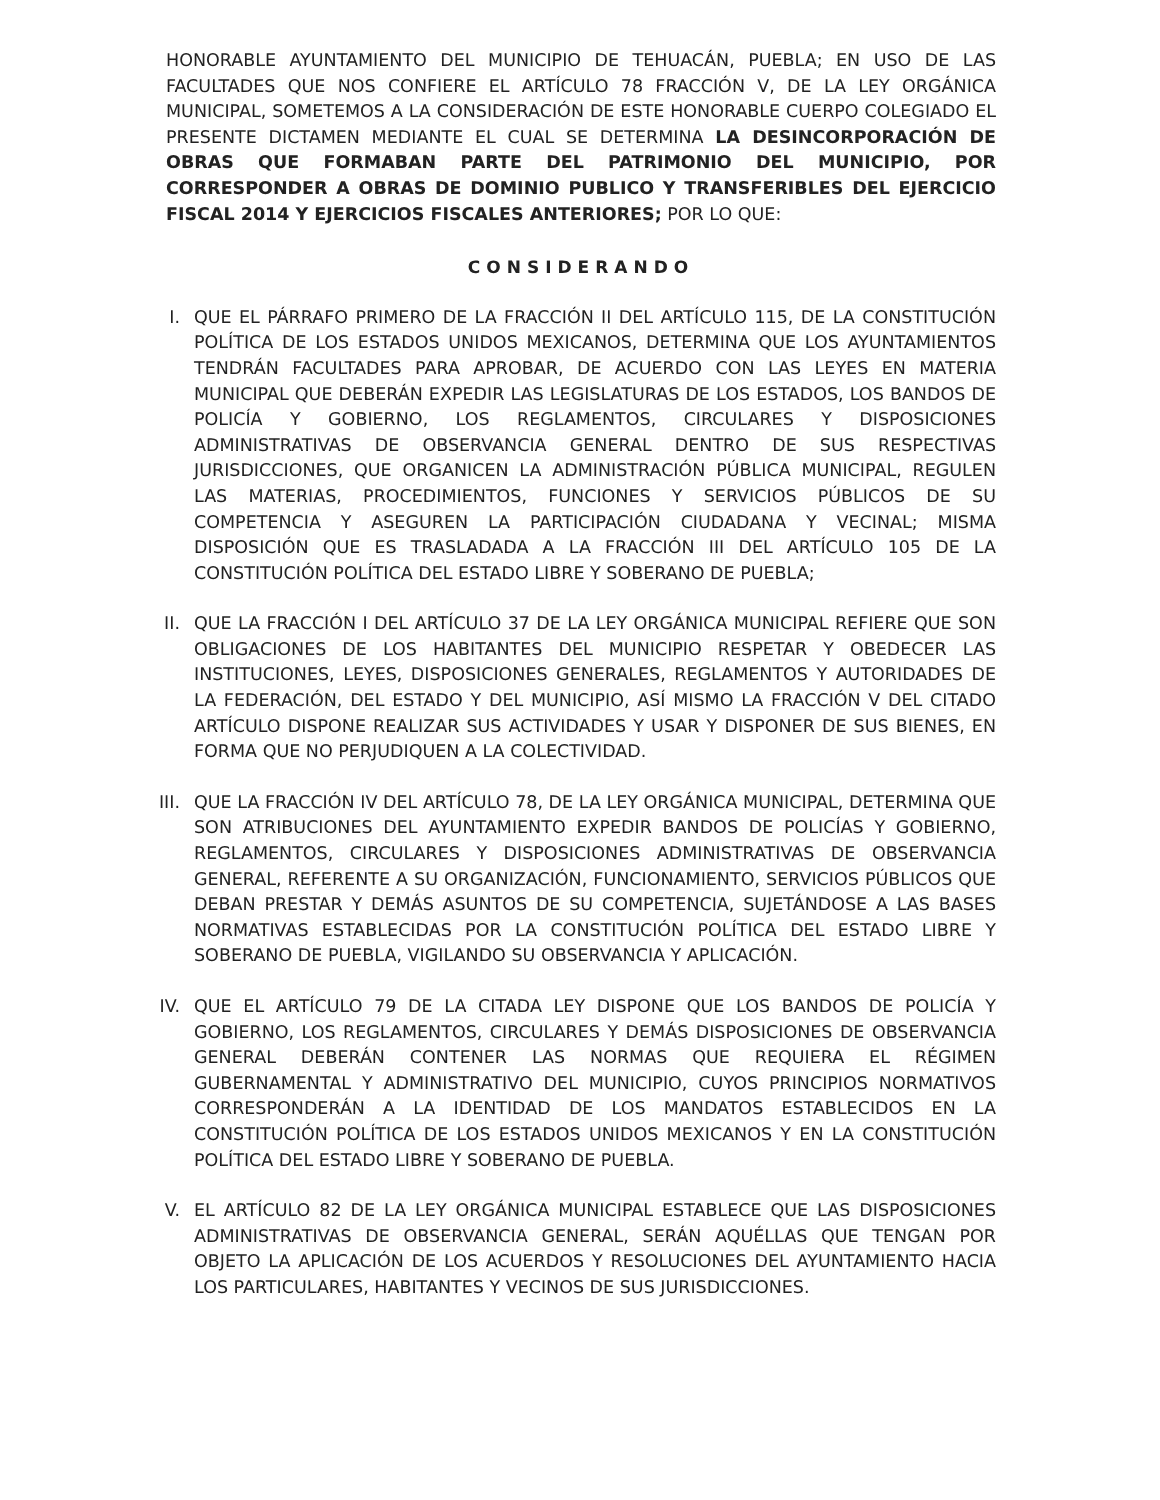HONORABLE AYUNTAMIENTO DEL MUNICIPIO DE TEHUACÁN, PUEBLA; EN USO DE LAS FACULTADES QUE NOS CONFIERE EL ARTÍCULO 78 FRACCIÓN V, DE LA LEY ORGÁNICA MUNICIPAL, SOMETEMOS A LA CONSIDERACIÓN DE ESTE HONORABLE CUERPO COLEGIADO EL PRESENTE DICTAMEN MEDIANTE EL CUAL SE DETERMINA LA DESINCORPORACIÓN DE OBRAS QUE FORMABAN PARTE DEL PATRIMONIO DEL MUNICIPIO, POR CORRESPONDER A OBRAS DE DOMINIO PUBLICO Y TRANSFERIBLES DEL EJERCICIO FISCAL 2014 Y EJERCICIOS FISCALES ANTERIORES; POR LO QUE:
CONSIDERANDO
I. QUE EL PÁRRAFO PRIMERO DE LA FRACCIÓN II DEL ARTÍCULO 115, DE LA CONSTITUCIÓN POLÍTICA DE LOS ESTADOS UNIDOS MEXICANOS, DETERMINA QUE LOS AYUNTAMIENTOS TENDRÁN FACULTADES PARA APROBAR, DE ACUERDO CON LAS LEYES EN MATERIA MUNICIPAL QUE DEBERÁN EXPEDIR LAS LEGISLATURAS DE LOS ESTADOS, LOS BANDOS DE POLICÍA Y GOBIERNO, LOS REGLAMENTOS, CIRCULARES Y DISPOSICIONES ADMINISTRATIVAS DE OBSERVANCIA GENERAL DENTRO DE SUS RESPECTIVAS JURISDICCIONES, QUE ORGANICEN LA ADMINISTRACIÓN PÚBLICA MUNICIPAL, REGULEN LAS MATERIAS, PROCEDIMIENTOS, FUNCIONES Y SERVICIOS PÚBLICOS DE SU COMPETENCIA Y ASEGUREN LA PARTICIPACIÓN CIUDADANA Y VECINAL; MISMA DISPOSICIÓN QUE ES TRASLADADA A LA FRACCIÓN III DEL ARTÍCULO 105 DE LA CONSTITUCIÓN POLÍTICA DEL ESTADO LIBRE Y SOBERANO DE PUEBLA;
II.
QUE LA FRACCIÓN I DEL ARTÍCULO 37 DE LA LEY ORGÁNICA MUNICIPAL REFIERE QUE SON OBLIGACIONES DE LOS HABITANTES DEL MUNICIPIO RESPETAR Y OBEDECER LAS INSTITUCIONES, LEYES, DISPOSICIONES GENERALES, REGLAMENTOS Y AUTORIDADES DE LA FEDERACIÓN, DEL ESTADO Y DEL MUNICIPIO, ASÍ MISMO LA FRACCIÓN V DEL CITADO ARTÍCULO DISPONE REALIZAR SUS ACTIVIDADES Y USAR Y DISPONER DE SUS BIENES, EN FORMA QUE NO PERJUDIQUEN A LA COLECTIVIDAD.
III.
QUE LA FRACCIÓN IV DEL ARTÍCULO 78, DE LA LEY ORGÁNICA MUNICIPAL, DETERMINA QUE SON ATRIBUCIONES DEL AYUNTAMIENTO EXPEDIR BANDOS DE POLICÍAS Y GOBIERNO, REGLAMENTOS, CIRCULARES Y DISPOSICIONES ADMINISTRATIVAS DE OBSERVANCIA GENERAL, REFERENTE A SU ORGANIZACIÓN, FUNCIONAMIENTO, SERVICIOS PÚBLICOS QUE DEBAN PRESTAR Y DEMÁS ASUNTOS DE SU COMPETENCIA, SUJETÁNDOSE A LAS BASES NORMATIVAS ESTABLECIDAS POR LA CONSTITUCIÓN POLÍTICA DEL ESTADO LIBRE Y SOBERANO DE PUEBLA, VIGILANDO SU OBSERVANCIA Y APLICACIÓN.
IV.
QUE EL ARTÍCULO 79 DE LA CITADA LEY DISPONE QUE LOS BANDOS DE POLICÍA Y GOBIERNO, LOS REGLAMENTOS, CIRCULARES Y DEMÁS DISPOSICIONES DE OBSERVANCIA GENERAL DEBERÁN CONTENER LAS NORMAS QUE REQUIERA EL RÉGIMEN GUBERNAMENTAL Y ADMINISTRATIVO DEL MUNICIPIO, CUYOS PRINCIPIOS NORMATIVOS CORRESPONDERÁN A LA IDENTIDAD DE LOS MANDATOS ESTABLECIDOS EN LA CONSTITUCIÓN POLÍTICA DE LOS ESTADOS UNIDOS MEXICANOS Y EN LA CONSTITUCIÓN POLÍTICA DEL ESTADO LIBRE Y SOBERANO DE PUEBLA.
V. EL ARTÍCULO 82 DE LA LEY ORGÁNICA MUNICIPAL ESTABLECE QUE LAS DISPOSICIONES ADMINISTRATIVAS DE OBSERVANCIA GENERAL, SERÁN AQUÉLLAS QUE TENGAN POR OBJETO LA APLICACIÓN DE LOS ACUERDOS Y RESOLUCIONES DEL AYUNTAMIENTO HACIA LOS PARTICULARES, HABITANTES Y VECINOS DE SUS JURISDICCIONES.